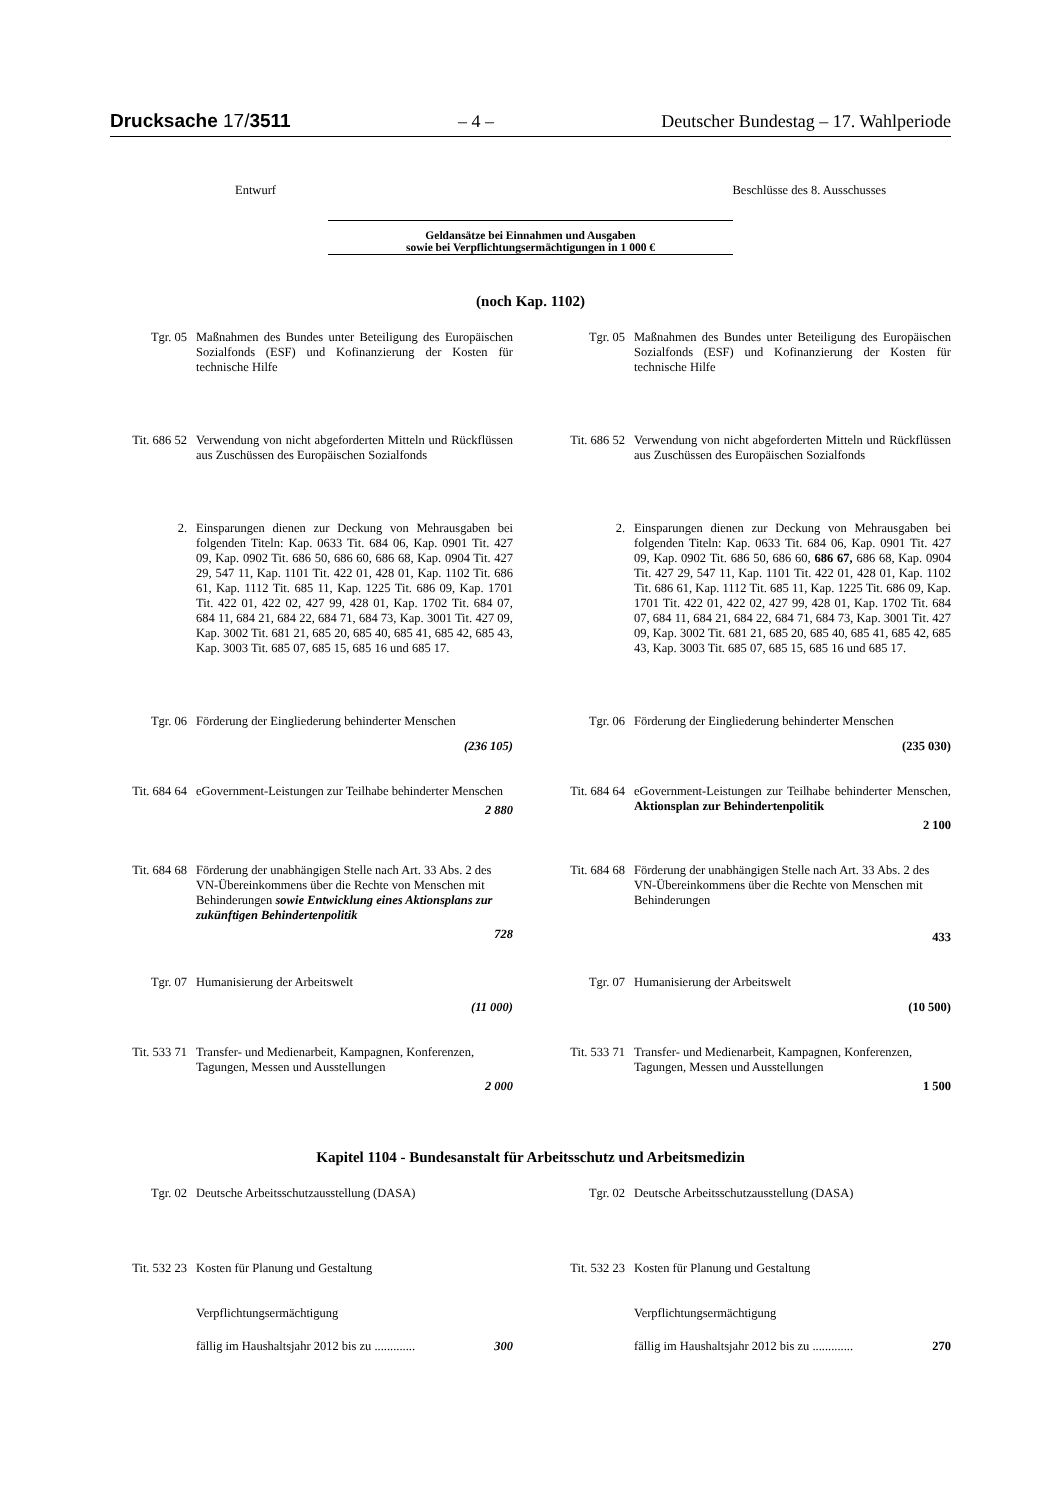Drucksache 17/3511 – 4 – Deutscher Bundestag – 17. Wahlperiode
Entwurf Beschlüsse des 8. Ausschusses
Geldansätze bei Einnahmen und Ausgaben
sowie bei Verpflichtungsermächtigungen in 1 000 €
(noch Kap. 1102)
Tgr. 05 Maßnahmen des Bundes unter Beteiligung des Europäischen Sozialfonds (ESF) und Kofinanzierung der Kosten für technische Hilfe
Tgr. 05 Maßnahmen des Bundes unter Beteiligung des Europäischen Sozialfonds (ESF) und Kofinanzierung der Kosten für technische Hilfe
Tit. 686 52
Verwendung von nicht abgeforderten Mitteln und Rückflüssen aus Zuschüssen des Europäischen Sozialfonds
Tit. 686 52
Verwendung von nicht abgeforderten Mitteln und Rückflüssen aus Zuschüssen des Europäischen Sozialfonds
2. Einsparungen dienen zur Deckung von Mehrausgaben bei folgenden Titeln: Kap. 0633 Tit. 684 06, Kap. 0901 Tit. 427 09, Kap. 0902 Tit. 686 50, 686 60, 686 68, Kap. 0904 Tit. 427 29, 547 11, Kap. 1101 Tit. 422 01, 428 01, Kap. 1102 Tit. 686 61, Kap. 1112 Tit. 685 11, Kap. 1225 Tit. 686 09, Kap. 1701 Tit. 422 01, 422 02, 427 99, 428 01, Kap. 1702 Tit. 684 07, 684 11, 684 21, 684 22, 684 71, 684 73, Kap. 3001 Tit. 427 09, Kap. 3002 Tit. 681 21, 685 20, 685 40, 685 41, 685 42, 685 43, Kap. 3003 Tit. 685 07, 685 15, 685 16 und 685 17.
2. Einsparungen dienen zur Deckung von Mehrausgaben bei folgenden Titeln: Kap. 0633 Tit. 684 06, Kap. 0901 Tit. 427 09, Kap. 0902 Tit. 686 50, 686 60, 686 67, 686 68, Kap. 0904 Tit. 427 29, 547 11, Kap. 1101 Tit. 422 01, 428 01, Kap. 1102 Tit. 686 61, Kap. 1112 Tit. 685 11, Kap. 1225 Tit. 686 09, Kap. 1701 Tit. 422 01, 422 02, 427 99, 428 01, Kap. 1702 Tit. 684 07, 684 11, 684 21, 684 22, 684 71, 684 73, Kap. 3001 Tit. 427 09, Kap. 3002 Tit. 681 21, 685 20, 685 40, 685 41, 685 42, 685 43, Kap. 3003 Tit. 685 07, 685 15, 685 16 und 685 17.
Tgr. 06 Förderung der Eingliederung behinderter Menschen
(236 105)
Tgr. 06 Förderung der Eingliederung behinderter Menschen
(235 030)
Tit. 684 64
eGovernment-Leistungen zur Teilhabe behinderter Menschen
2 880
Tit. 684 64
eGovernment-Leistungen zur Teilhabe behinderter Menschen, Aktionsplan zur Behindertenpolitik
2 100
Tit. 684 68
Förderung der unabhängigen Stelle nach Art. 33 Abs. 2 des VN-Übereinkommens über die Rechte von Menschen mit Behinderungen sowie Entwicklung eines Aktionsplans zur zukünftigen Behindertenpolitik
728
Tit. 684 68
Förderung der unabhängigen Stelle nach Art. 33 Abs. 2 des VN-Übereinkommens über die Rechte von Menschen mit Behinderungen
433
Tgr. 07 Humanisierung der Arbeitswelt
(11 000)
Tgr. 07 Humanisierung der Arbeitswelt
(10 500)
Tit. 533 71
Transfer- und Medienarbeit, Kampagnen, Konferenzen, Tagungen, Messen und Ausstellungen
2 000
Tit. 533 71
Transfer- und Medienarbeit, Kampagnen, Konferenzen, Tagungen, Messen und Ausstellungen
1 500
Kapitel 1104 - Bundesanstalt für Arbeitsschutz und Arbeitsmedizin
Tgr. 02 Deutsche Arbeitsschutzausstellung (DASA) Tgr. 02 Deutsche Arbeitsschutzausstellung (DASA)
Tit. 532 23
Kosten für Planung und Gestaltung
Verpflichtungsermächtigung
fällig im Haushaltsjahr 2012 bis zu ............. 300
Tit. 532 23
Kosten für Planung und Gestaltung
Verpflichtungsermächtigung
fällig im Haushaltsjahr 2012 bis zu ............. 270